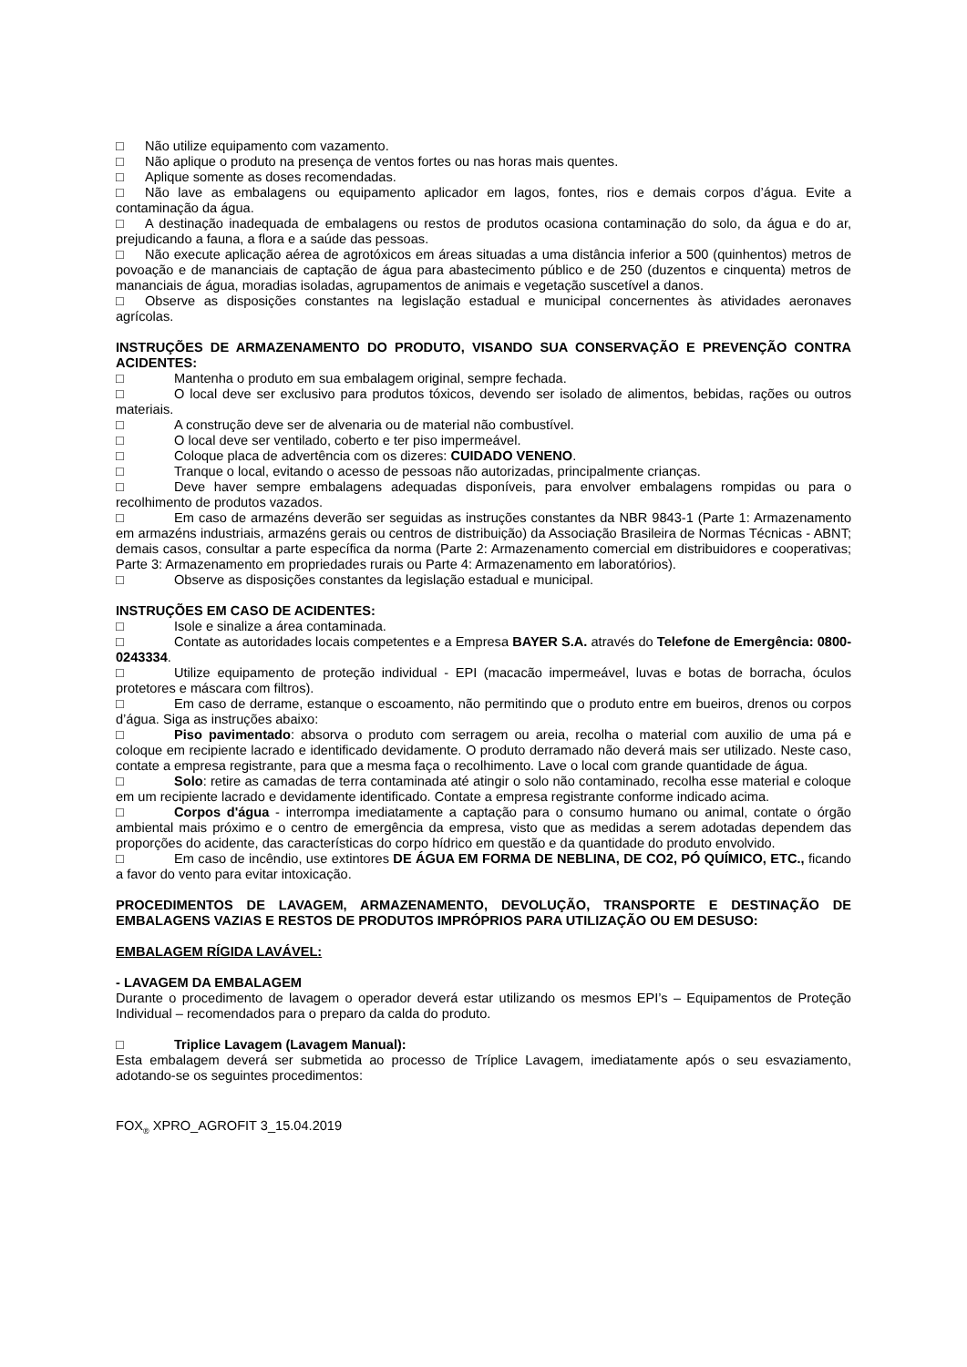□ Não utilize equipamento com vazamento.
□ Não aplique o produto na presença de ventos fortes ou nas horas mais quentes.
□ Aplique somente as doses recomendadas.
□ Não lave as embalagens ou equipamento aplicador em lagos, fontes, rios e demais corpos d’água. Evite a contaminação da água.
□ A destinação inadequada de embalagens ou restos de produtos ocasiona contaminação do solo, da água e do ar, prejudicando a fauna, a flora e a saúde das pessoas.
□ Não execute aplicação aérea de agrotóxicos em áreas situadas a uma distância inferior a 500 (quinhentos) metros de povoação e de mananciais de captação de água para abastecimento público e de 250 (duzentos e cinquenta) metros de mananciais de água, moradias isoladas, agrupamentos de animais e vegetação suscetível a danos.
□ Observe as disposições constantes na legislação estadual e municipal concernentes às atividades aeronaves agrícolas.
INSTRUÇÕES DE ARMAZENAMENTO DO PRODUTO, VISANDO SUA CONSERVAÇÃO E PREVENÇÃO CONTRA ACIDENTES:
□ Mantenha o produto em sua embalagem original, sempre fechada.
□ O local deve ser exclusivo para produtos tóxicos, devendo ser isolado de alimentos, bebidas, rações ou outros materiais.
□ A construção deve ser de alvenaria ou de material não combustível.
□ O local deve ser ventilado, coberto e ter piso impermeável.
□ Coloque placa de advertência com os dizeres: CUIDADO VENENO.
□ Tranque o local, evitando o acesso de pessoas não autorizadas, principalmente crianças.
□ Deve haver sempre embalagens adequadas disponíveis, para envolver embalagens rompidas ou para o recolhimento de produtos vazados.
□ Em caso de armazéns deverão ser seguidas as instruções constantes da NBR 9843-1 (Parte 1: Armazenamento em armazéns industriais, armazéns gerais ou centros de distribuição) da Associação Brasileira de Normas Técnicas - ABNT; demais casos, consultar a parte específica da norma (Parte 2: Armazenamento comercial em distribuidores e cooperativas; Parte 3: Armazenamento em propriedades rurais ou Parte 4: Armazenamento em laboratórios).
□ Observe as disposições constantes da legislação estadual e municipal.
INSTRUÇÕES EM CASO DE ACIDENTES:
□ Isole e sinalize a área contaminada.
□ Contate as autoridades locais competentes e a Empresa BAYER S.A. através do Telefone de Emergência: 0800-0243334.
□ Utilize equipamento de proteção individual - EPI (macacão impermeável, luvas e botas de borracha, óculos protetores e máscara com filtros).
□ Em caso de derrame, estanque o escoamento, não permitindo que o produto entre em bueiros, drenos ou corpos d’água. Siga as instruções abaixo:
□ Piso pavimentado: absorva o produto com serragem ou areia, recolha o material com auxilio de uma pá e coloque em recipiente lacrado e identificado devidamente. O produto derramado não deverá mais ser utilizado. Neste caso, contate a empresa registrante, para que a mesma faça o recolhimento. Lave o local com grande quantidade de água.
□ Solo: retire as camadas de terra contaminada até atingir o solo não contaminado, recolha esse material e coloque em um recipiente lacrado e devidamente identificado. Contate a empresa registrante conforme indicado acima.
□ Corpos d'água - interrompa imediatamente a captação para o consumo humano ou animal, contate o órgão ambiental mais próximo e o centro de emergência da empresa, visto que as medidas a serem adotadas dependem das proporções do acidente, das características do corpo hídrico em questão e da quantidade do produto envolvido.
□ Em caso de incêndio, use extintores DE ÁGUA EM FORMA DE NEBLINA, DE CO2, PÓ QUÍMICO, ETC., ficando a favor do vento para evitar intoxicação.
PROCEDIMENTOS DE LAVAGEM, ARMAZENAMENTO, DEVOLUÇÃO, TRANSPORTE E DESTINAÇÃO DE EMBALAGENS VAZIAS E RESTOS DE PRODUTOS IMPRÓPRIOS PARA UTILIZAÇÃO OU EM DESUSO:
EMBALAGEM RÍGIDA LAVÁVEL:
- LAVAGEM DA EMBALAGEM
Durante o procedimento de lavagem o operador deverá estar utilizando os mesmos EPI’s – Equipamentos de Proteção Individual – recomendados para o preparo da calda do produto.
□ Triplice Lavagem (Lavagem Manual):
Esta embalagem deverá ser submetida ao processo de Tríplice Lavagem, imediatamente após o seu esvaziamento, adotando-se os seguintes procedimentos:
FOX<sub>®</sub> XPRO_AGROFIT 3_15.04.2019